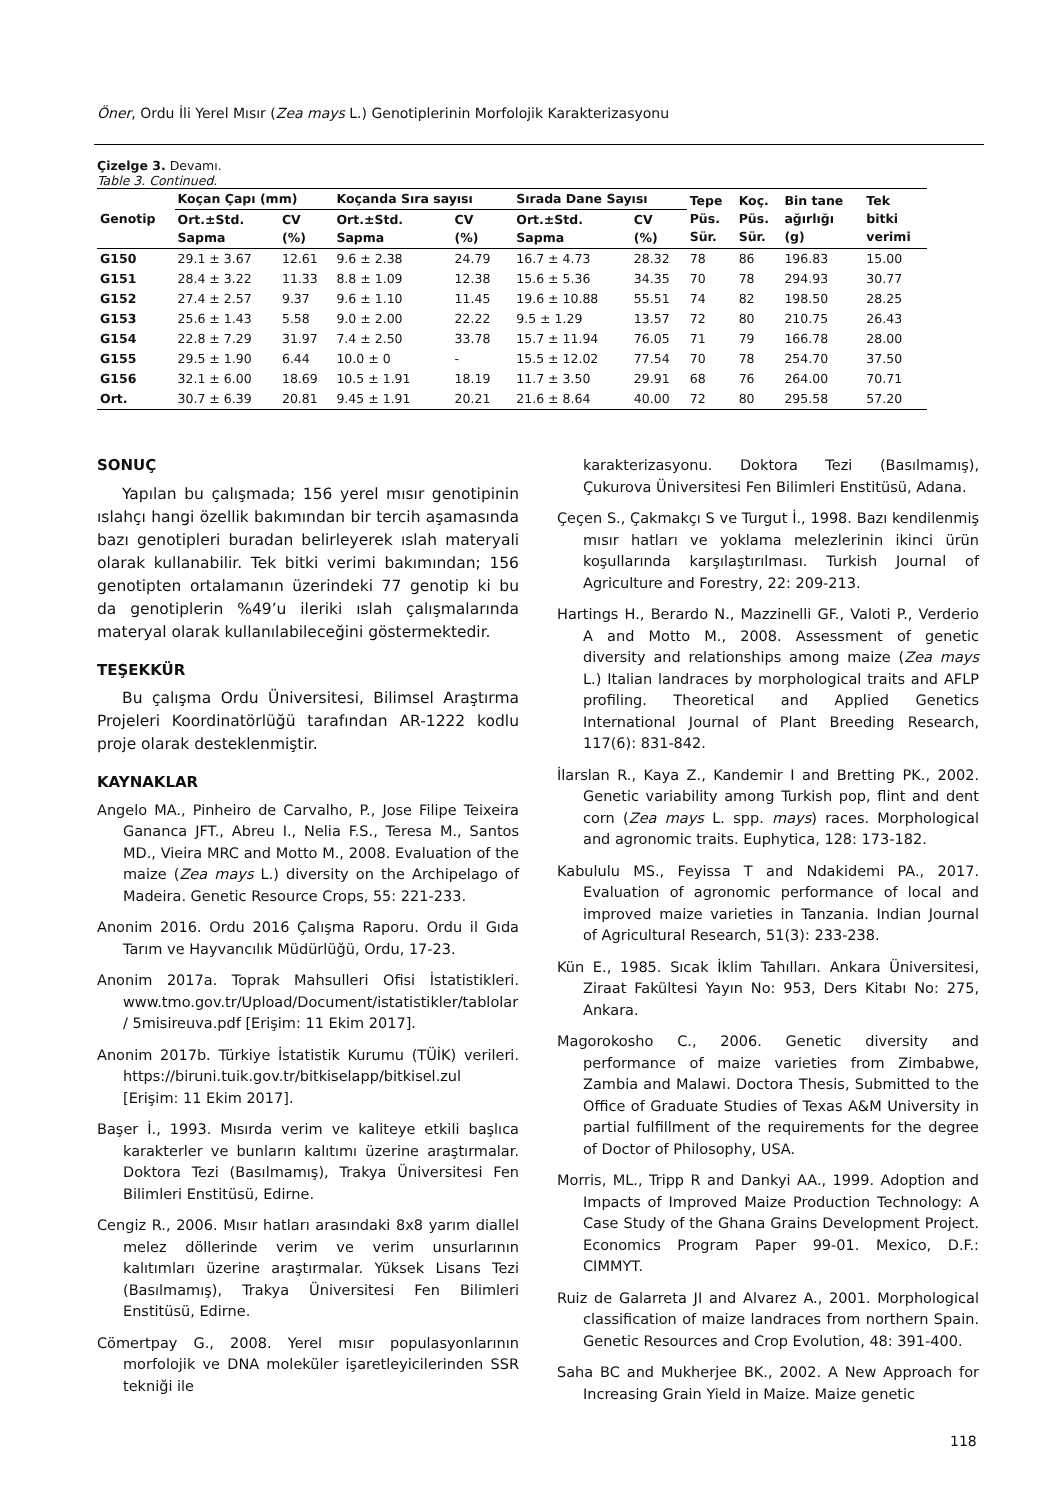Öner, Ordu İli Yerel Mısır (Zea mays L.) Genotiplerinin Morfolojik Karakterizasyonu
Çizelge 3. Devamı.
Table 3. Continued.
| Genotip | Koçan Çapı (mm) | | Koçanda Sıra sayısı | | Sırada Dane Sayısı | | Tepe Püs. Sür. | Koç. Püs. Sür. | Bin tane ağırlığı (g) | Tek bitki verimi |
| --- | --- | --- | --- | --- | --- | --- | --- | --- | --- | --- |
| | Ort.±Std. Sapma | CV (%) | Ort.±Std. Sapma | CV (%) | Ort.±Std. Sapma | CV (%) | | | | |
| G150 | 29.1 ± 3.67 | 12.61 | 9.6 ± 2.38 | 24.79 | 16.7 ± 4.73 | 28.32 | 78 | 86 | 196.83 | 15.00 |
| G151 | 28.4 ± 3.22 | 11.33 | 8.8 ± 1.09 | 12.38 | 15.6 ± 5.36 | 34.35 | 70 | 78 | 294.93 | 30.77 |
| G152 | 27.4 ± 2.57 | 9.37 | 9.6 ± 1.10 | 11.45 | 19.6 ± 10.88 | 55.51 | 74 | 82 | 198.50 | 28.25 |
| G153 | 25.6 ± 1.43 | 5.58 | 9.0 ± 2.00 | 22.22 | 9.5 ± 1.29 | 13.57 | 72 | 80 | 210.75 | 26.43 |
| G154 | 22.8 ± 7.29 | 31.97 | 7.4 ± 2.50 | 33.78 | 15.7 ± 11.94 | 76.05 | 71 | 79 | 166.78 | 28.00 |
| G155 | 29.5 ± 1.90 | 6.44 | 10.0 ± 0 | - | 15.5 ± 12.02 | 77.54 | 70 | 78 | 254.70 | 37.50 |
| G156 | 32.1 ± 6.00 | 18.69 | 10.5 ± 1.91 | 18.19 | 11.7 ± 3.50 | 29.91 | 68 | 76 | 264.00 | 70.71 |
| Ort. | 30.7 ± 6.39 | 20.81 | 9.45 ± 1.91 | 20.21 | 21.6 ± 8.64 | 40.00 | 72 | 80 | 295.58 | 57.20 |
SONUÇ
Yapılan bu çalışmada; 156 yerel mısır genotipinin ıslahçı hangi özellik bakımından bir tercih aşamasında bazı genotipleri buradan belirleyerek ıslah materyali olarak kullanabilir. Tek bitki verimi bakımından; 156 genotipten ortalamanın üzerindeki 77 genotip ki bu da genotiplerin %49’u ileriki ıslah çalışmalarında materyal olarak kullanılabileceğini göstermektedir.
TEŞEKKÜR
Bu çalışma Ordu Üniversitesi, Bilimsel Araştırma Projeleri Koordinatörlüğü tarafından AR-1222 kodlu proje olarak desteklenmiştir.
KAYNAKLAR
Angelo MA., Pinheiro de Carvalho, P., Jose Filipe Teixeira Gananca JFT., Abreu I., Nelia F.S., Teresa M., Santos MD., Vieira MRC and Motto M., 2008. Evaluation of the maize (Zea mays L.) diversity on the Archipelago of Madeira. Genetic Resource Crops, 55: 221-233.
Anonim 2016. Ordu 2016 Çalışma Raporu. Ordu il Gıda Tarım ve Hayvancılık Müdürlüğü, Ordu, 17-23.
Anonim 2017a. Toprak Mahsulleri Ofisi İstatistikleri. www.tmo.gov.tr/Upload/Document/istatistikler/tablolar / 5misireuva.pdf [Erişim: 11 Ekim 2017].
Anonim 2017b. Türkiye İstatistik Kurumu (TÜİK) verileri. https://biruni.tuik.gov.tr/bitkiselapp/bitkisel.zul [Erişim: 11 Ekim 2017].
Başer İ., 1993. Mısırda verim ve kaliteye etkili başlıca karakterler ve bunların kalıtımı üzerine araştırmalar. Doktora Tezi (Basılmamış), Trakya Üniversitesi Fen Bilimleri Enstitüsü, Edirne.
Cengiz R., 2006. Mısır hatları arasındaki 8x8 yarım diallel melez döllerinde verim ve verim unsurlarının kalıtımları üzerine araştırmalar. Yüksek Lisans Tezi (Basılmamış), Trakya Üniversitesi Fen Bilimleri Enstitüsü, Edirne.
Cömertpay G., 2008. Yerel mısır populasyonlarının morfolojik ve DNA moleküler işaretleyicilerinden SSR tekniği ile
karakterizasyonu. Doktora Tezi (Basılmamış), Çukurova Üniversitesi Fen Bilimleri Enstitüsü, Adana.
Çeçen S., Çakmakçı S ve Turgut İ., 1998. Bazı kendilenmiş mısır hatları ve yoklama melezlerinin ikinci ürün koşullarında karşılaştırılması. Turkish Journal of Agriculture and Forestry, 22: 209-213.
Hartings H., Berardo N., Mazzinelli GF., Valoti P., Verderio A and Motto M., 2008. Assessment of genetic diversity and relationships among maize (Zea mays L.) Italian landraces by morphological traits and AFLP profiling. Theoretical and Applied Genetics International Journal of Plant Breeding Research, 117(6): 831-842.
İlarslan R., Kaya Z., Kandemir I and Bretting PK., 2002. Genetic variability among Turkish pop, flint and dent corn (Zea mays L. spp. mays) races. Morphological and agronomic traits. Euphytica, 128: 173-182.
Kabululu MS., Feyissa T and Ndakidemi PA., 2017. Evaluation of agronomic performance of local and improved maize varieties in Tanzania. Indian Journal of Agricultural Research, 51(3): 233-238.
Kün E., 1985. Sıcak İklim Tahılları. Ankara Üniversitesi, Ziraat Fakültesi Yayın No: 953, Ders Kitabı No: 275, Ankara.
Magorokosho C., 2006. Genetic diversity and performance of maize varieties from Zimbabwe, Zambia and Malawi. Doctora Thesis, Submitted to the Office of Graduate Studies of Texas A&M University in partial fulfillment of the requirements for the degree of Doctor of Philosophy, USA.
Morris, ML., Tripp R and Dankyi AA., 1999. Adoption and Impacts of Improved Maize Production Technology: A Case Study of the Ghana Grains Development Project. Economics Program Paper 99-01. Mexico, D.F.: CIMMYT.
Ruiz de Galarreta JI and Alvarez A., 2001. Morphological classification of maize landraces from northern Spain. Genetic Resources and Crop Evolution, 48: 391-400.
Saha BC and Mukherjee BK., 2002. A New Approach for Increasing Grain Yield in Maize. Maize genetic
118